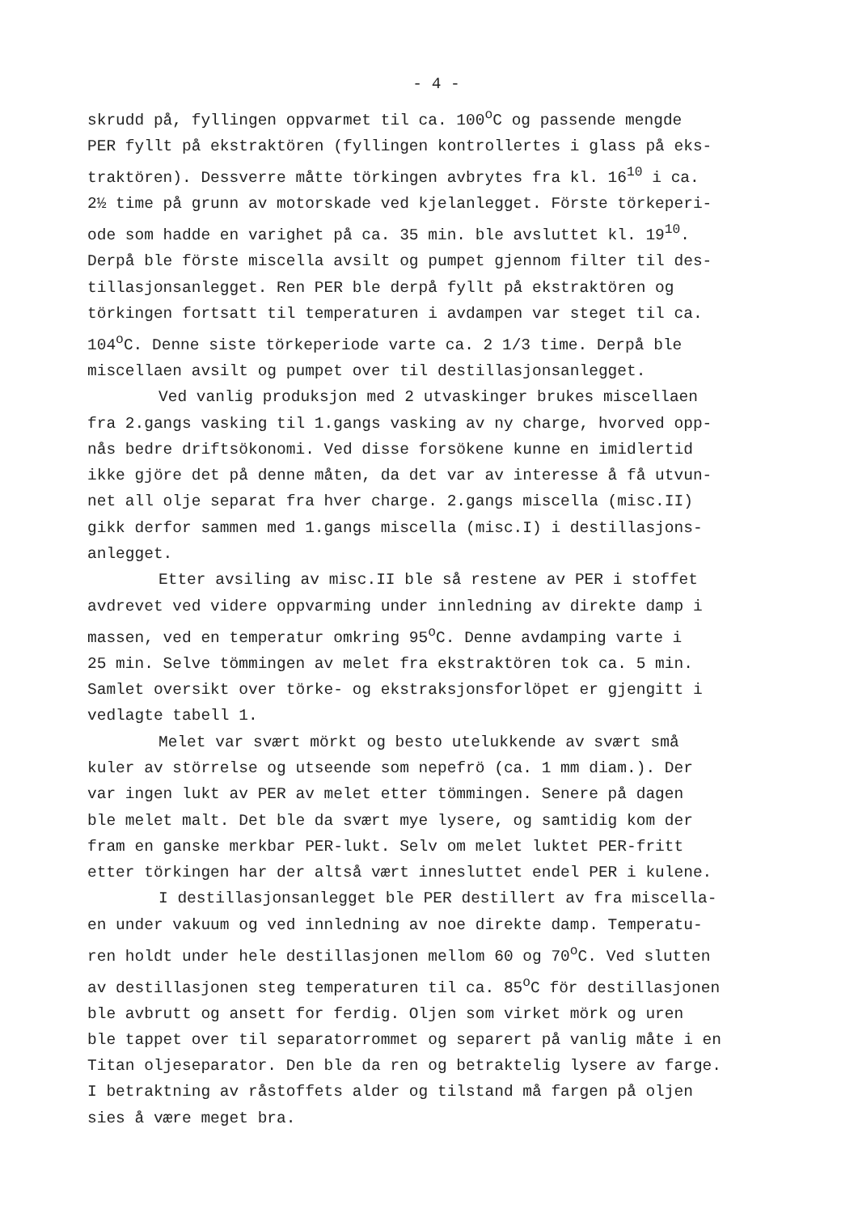- 4 -
skrudd på, fyllingen oppvarmet til ca. 100<sup>o</sup>C og passende mengde PER fyllt på ekstraktören (fyllingen kontrollertes i glass på eks- traktören). Dessverre måtte törkingen avbrytes fra kl. 16<sup>10</sup> i ca. 2½ time på grunn av motorskade ved kjelanlegget. Förste törkeperi- ode som hadde en varighet på ca. 35 min. ble avsluttet kl. 19<sup>10</sup>. Derpå ble förste miscella avsilt og pumpet gjennom filter til des- tillasjonsanlegget. Ren PER ble derpå fyllt på ekstraktören og törkingen fortsatt til temperaturen i avdampen var steget til ca. 104<sup>o</sup>C. Denne siste törkeperiode varte ca. 2 1/3 time. Derpå ble miscellaen avsilt og pumpet over til destillasjonsanlegget.
Ved vanlig produksjon med 2 utvaskinger brukes miscellaen fra 2.gangs vasking til 1.gangs vasking av ny charge, hvorved opp- nås bedre driftsökonomi. Ved disse forsökene kunne en imidlertid ikke gjöre det på denne måten, da det var av interesse å få utvun- net all olje separat fra hver charge. 2.gangs miscella (misc.II) gikk derfor sammen med 1.gangs miscella (misc.I) i destillasjons- anlegget.
Etter avsiling av misc.II ble så restene av PER i stoffet avdrevet ved videre oppvarming under innledning av direkte damp i massen, ved en temperatur omkring 95<sup>o</sup>C. Denne avdamping varte i 25 min. Selve tömmingen av melet fra ekstraktören tok ca. 5 min. Samlet oversikt over törke- og ekstraksjonsforlöpet er gjengitt i vedlagte tabell 1.
Melet var svært mörkt og besto utelukkende av svært små kuler av störrelse og utseende som nepefrö (ca. 1 mm diam.). Der var ingen lukt av PER av melet etter tömmingen. Senere på dagen ble melet malt. Det ble da svært mye lysere, og samtidig kom der fram en ganske merkbar PER-lukt. Selv om melet luktet PER-fritt etter törkingen har der altså vært innesluttet endel PER i kulene.
I destillasjonsanlegget ble PER destillert av fra miscella- en under vakuum og ved innledning av noe direkte damp. Temperatu- ren holdt under hele destillasjonen mellom 60 og 70<sup>o</sup>C. Ved slutten av destillasjonen steg temperaturen til ca. 85<sup>o</sup>C för destillasjonen ble avbrutt og ansett for ferdig. Oljen som virket mörk og uren ble tappet over til separatorrommet og separert på vanlig måte i en Titan oljeseparator. Den ble da ren og betraktelig lysere av farge. I betraktning av råstoffets alder og tilstand må fargen på oljen sies å være meget bra.